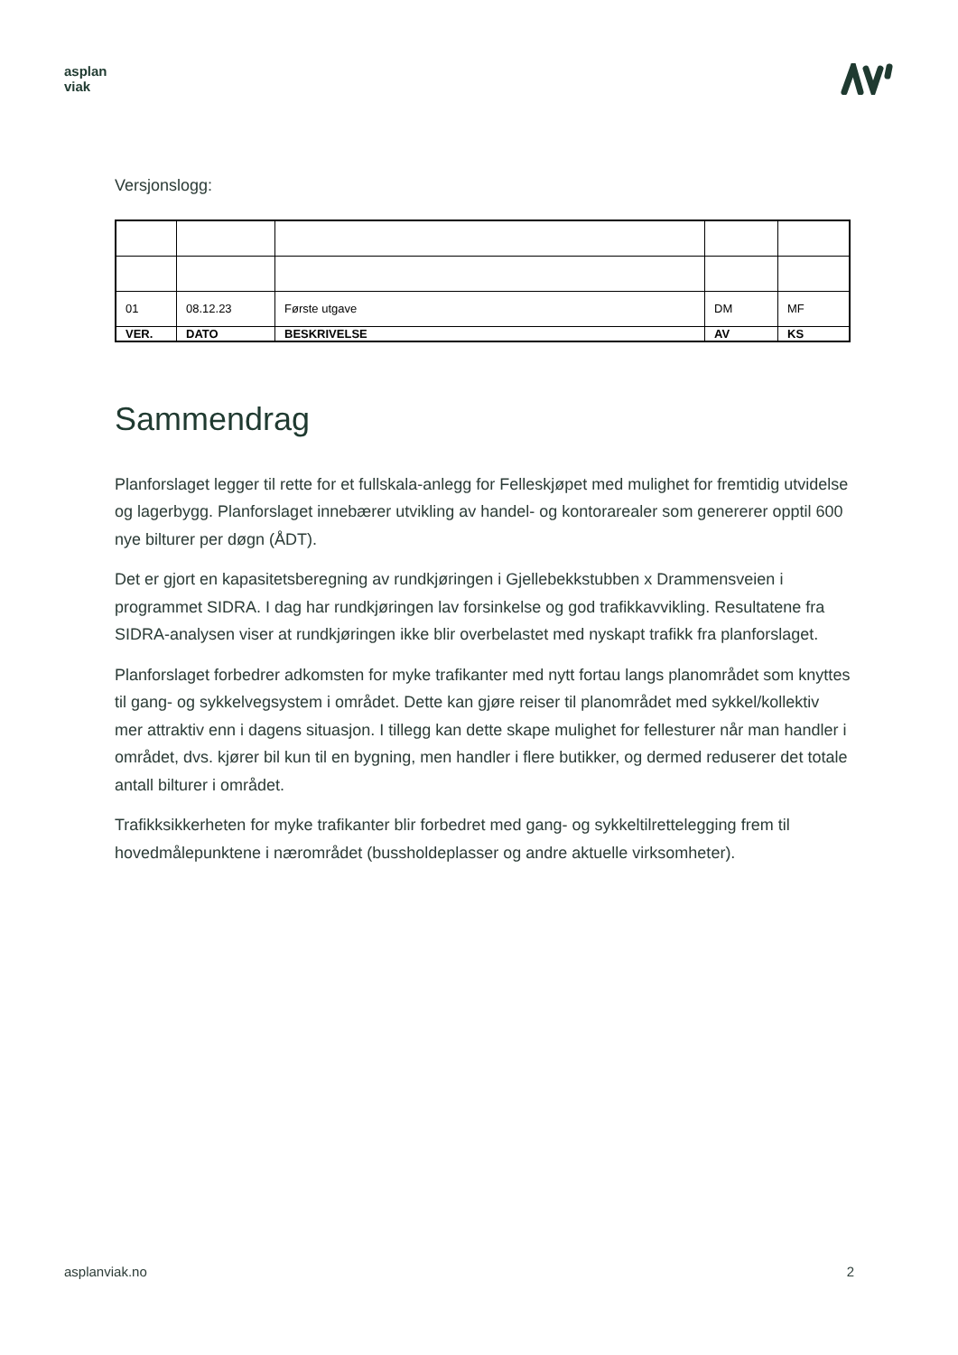asplan
viak
Versjonslogg:
| 01 | 08.12.23 | Første utgave | DM | MF |
| VER. | DATO | BESKRIVELSE | AV | KS |
Sammendrag
Planforslaget legger til rette for et fullskala-anlegg for Felleskjøpet med mulighet for fremtidig utvidelse og lagerbygg. Planforslaget innebærer utvikling av handel- og kontorarealer som genererer opptil 600 nye bilturer per døgn (ÅDT).
Det er gjort en kapasitetsberegning av rundkjøringen i Gjellebekkstubben x Drammensveien i programmet SIDRA. I dag har rundkjøringen lav forsinkelse og god trafikkavvikling. Resultatene fra SIDRA-analysen viser at rundkjøringen ikke blir overbelastet med nyskapt trafikk fra planforslaget.
Planforslaget forbedrer adkomsten for myke trafikanter med nytt fortau langs planområdet som knyttes til gang- og sykkelvegsystem i området. Dette kan gjøre reiser til planområdet med sykkel/kollektiv mer attraktiv enn i dagens situasjon. I tillegg kan dette skape mulighet for fellesturer når man handler i området, dvs. kjører bil kun til en bygning, men handler i flere butikker, og dermed reduserer det totale antall bilturer i området.
Trafikksikkerheten for myke trafikanter blir forbedret med gang- og sykkeltilrettelegging frem til hovedmålepunktene i nærområdet (bussholdeplasser og andre aktuelle virksomheter).
asplanviak.no 2